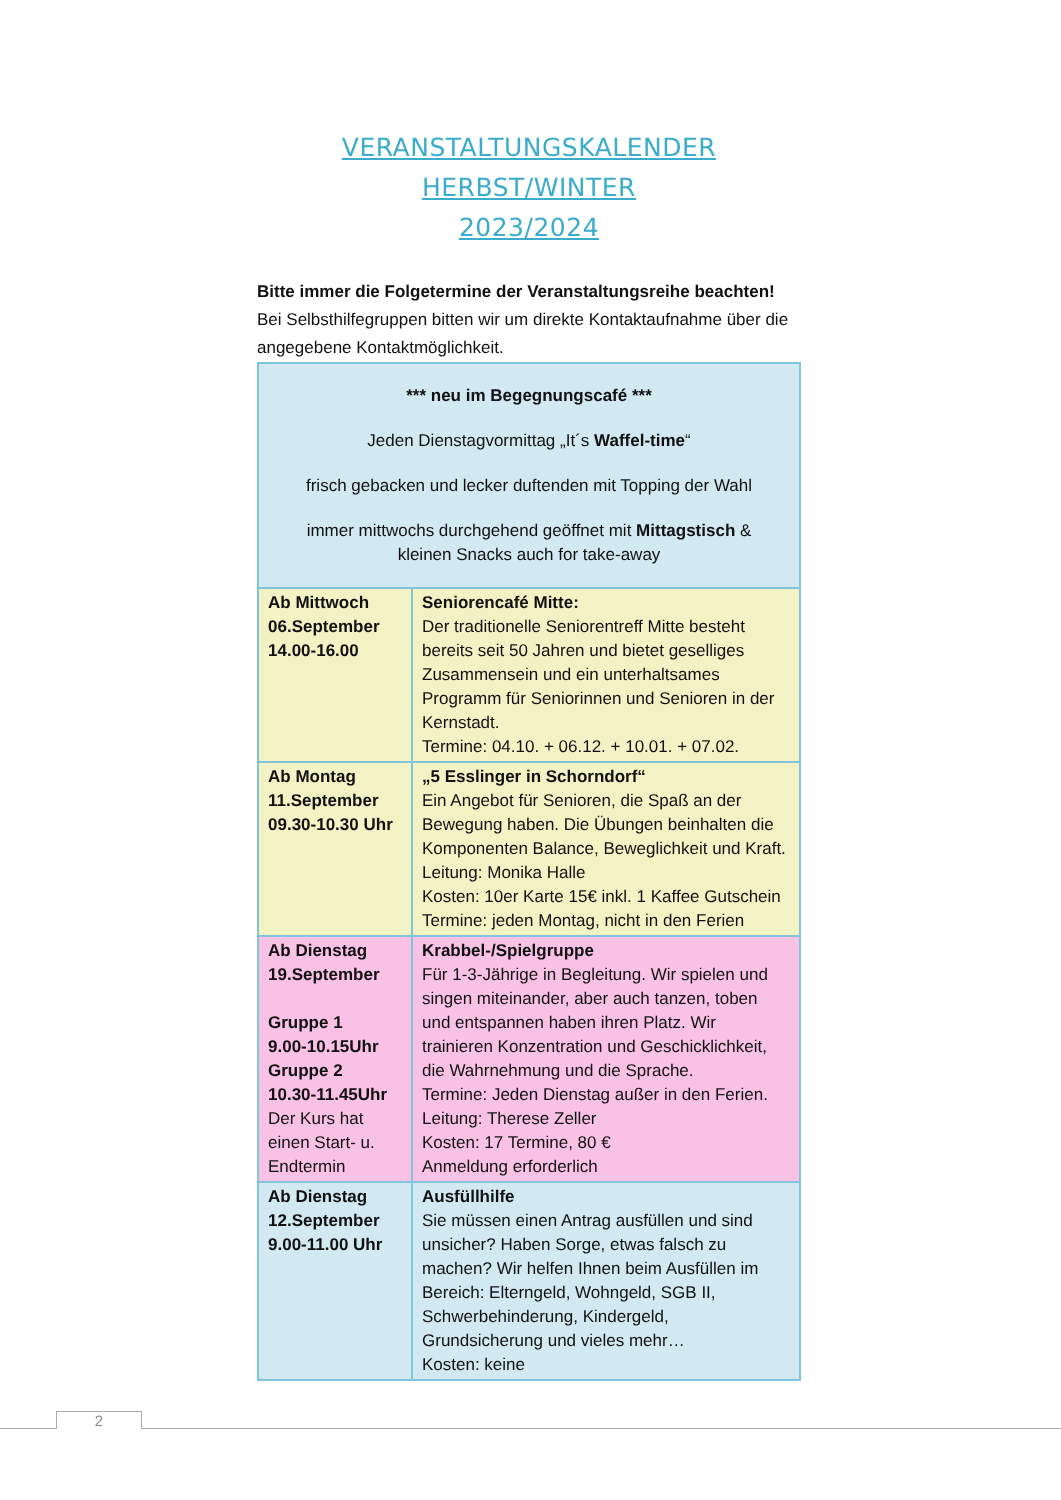VERANSTALTUNGSKALENDER HERBST/WINTER
2023/2024
Bitte immer die Folgetermine der Veranstaltungsreihe beachten!
Bei Selbsthilfegruppen bitten wir um direkte Kontaktaufnahme über die angegebene Kontaktmöglichkeit.
| *** neu im Begegnungscafé *** Jeden Dienstagvormittag „It´s Waffel-time “ frisch gebacken und lecker duftenden mit Topping der Wahl immer mittwochs durchgehend geöffnet mit Mittagstisch & kleinen Snacks auch for take-away | |
| Ab Mittwoch 06.September 14.00-16.00 | Seniorencafé Mitte: Der traditionelle Seniorentreff Mitte besteht bereits seit 50 Jahren und bietet geselliges Zusammensein und ein unterhaltsames Programm für Seniorinnen und Senioren in der Kernstadt. Termine: 04.10. + 06.12. + 10.01. + 07.02. |
| Ab Montag 11.September 09.30-10.30 Uhr | „5 Esslinger in Schorndorf“ Ein Angebot für Senioren, die Spaß an der Bewegung haben. Die Übungen beinhalten die Komponenten Balance, Beweglichkeit und Kraft. Leitung: Monika Halle Kosten: 10er Karte 15€ inkl. 1 Kaffee Gutschein Termine: jeden Montag, nicht in den Ferien |
| Ab Dienstag 19.September Gruppe 1 9.00-10.15Uhr Gruppe 2 10.30-11.45Uhr Der Kurs hat einen Start- u. Endtermin | Krabbel-/Spielgruppe Für 1-3-Jährige in Begleitung. Wir spielen und singen miteinander, aber auch tanzen, toben und entspannen haben ihren Platz. Wir trainieren Konzentration und Geschicklichkeit, die Wahrnehmung und die Sprache. Termine: Jeden Dienstag außer in den Ferien. Leitung: Therese Zeller Kosten: 17 Termine, 80 € Anmeldung erforderlich |
| Ab Dienstag 12.September 9.00-11.00 Uhr | Ausfüllhilfe Sie müssen einen Antrag ausfüllen und sind unsicher? Haben Sorge, etwas falsch zu machen? Wir helfen Ihnen beim Ausfüllen im Bereich: Elterngeld, Wohngeld, SGB II, Schwerbehinderung, Kindergeld, Grundsicherung und vieles mehr… Kosten: keine |
2